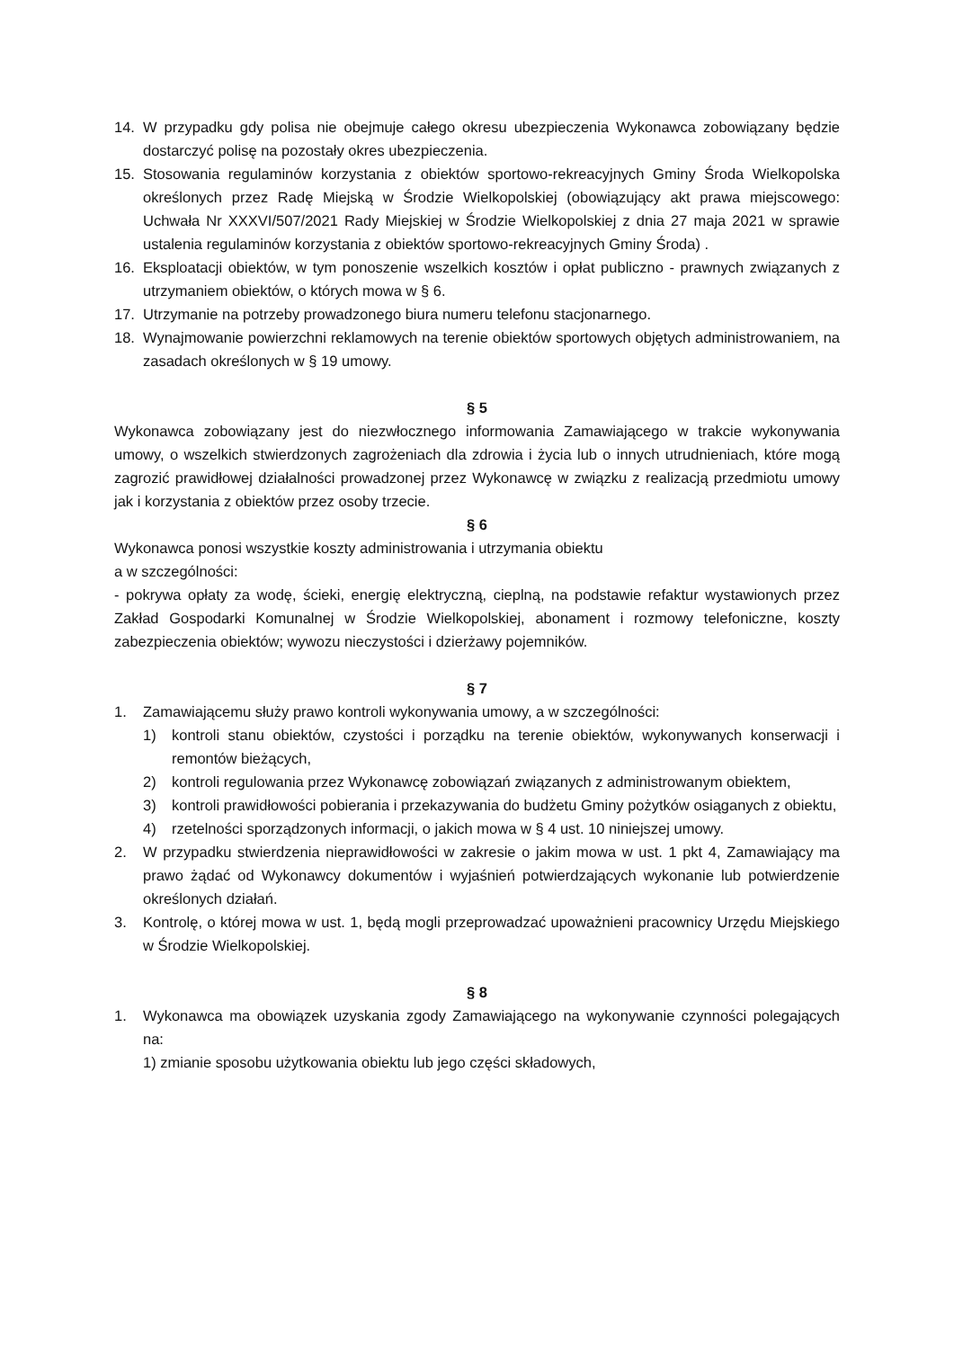14. W przypadku gdy polisa nie obejmuje całego okresu ubezpieczenia Wykonawca zobowiązany będzie dostarczyć polisę na pozostały okres ubezpieczenia.
15. Stosowania regulaminów korzystania z obiektów sportowo-rekreacyjnych Gminy Środa Wielkopolska określonych przez Radę Miejską w Środzie Wielkopolskiej (obowiązujący akt prawa miejscowego: Uchwała Nr XXXVI/507/2021 Rady Miejskiej w Środzie Wielkopolskiej z dnia 27 maja 2021 w sprawie ustalenia regulaminów korzystania z obiektów sportowo-rekreacyjnych Gminy Środa) .
16. Eksploatacji obiektów, w tym ponoszenie wszelkich kosztów i opłat publiczno - prawnych związanych z utrzymaniem obiektów, o których mowa w § 6.
17. Utrzymanie na potrzeby prowadzonego biura numeru telefonu stacjonarnego.
18. Wynajmowanie powierzchni reklamowych na terenie obiektów sportowych objętych administrowaniem, na zasadach określonych w § 19 umowy.
§ 5
Wykonawca zobowiązany jest do niezwłocznego informowania Zamawiającego w trakcie wykonywania umowy, o wszelkich stwierdzonych zagrożeniach dla zdrowia i życia lub o innych utrudnieniach, które mogą zagrozić prawidłowej działalności prowadzonej przez Wykonawcę w związku z realizacją przedmiotu umowy jak i korzystania z obiektów przez osoby trzecie.
§ 6
Wykonawca ponosi wszystkie koszty administrowania i utrzymania obiektu
a w szczególności:
- pokrywa opłaty za wodę, ścieki, energię elektryczną, cieplną, na podstawie refaktur wystawionych przez Zakład Gospodarki Komunalnej w Środzie Wielkopolskiej, abonament i rozmowy telefoniczne, koszty zabezpieczenia obiektów; wywozu nieczystości i dzierżawy pojemników.
§ 7
1. Zamawiającemu służy prawo kontroli wykonywania umowy, a w szczególności:
1) kontroli stanu obiektów, czystości i porządku na terenie obiektów, wykonywanych konserwacji i remontów bieżących,
2) kontroli regulowania przez Wykonawcę zobowiązań związanych z administrowanym obiektem,
3) kontroli prawidłowości pobierania i przekazywania do budżetu Gminy pożytków osiąganych z obiektu,
4) rzetelności sporządzonych informacji, o jakich mowa w § 4 ust. 10 niniejszej umowy.
2. W przypadku stwierdzenia nieprawidłowości w zakresie o jakim mowa w ust. 1 pkt 4, Zamawiający ma prawo żądać od Wykonawcy dokumentów i wyjaśnień potwierdzających wykonanie lub potwierdzenie określonych działań.
3. Kontrolę, o której mowa w ust. 1, będą mogli przeprowadzać upoważnieni pracownicy Urzędu Miejskiego w Środzie Wielkopolskiej.
§ 8
1. Wykonawca ma obowiązek uzyskania zgody Zamawiającego na wykonywanie czynności polegających na:
1) zmianie sposobu użytkowania obiektu lub jego części składowych,